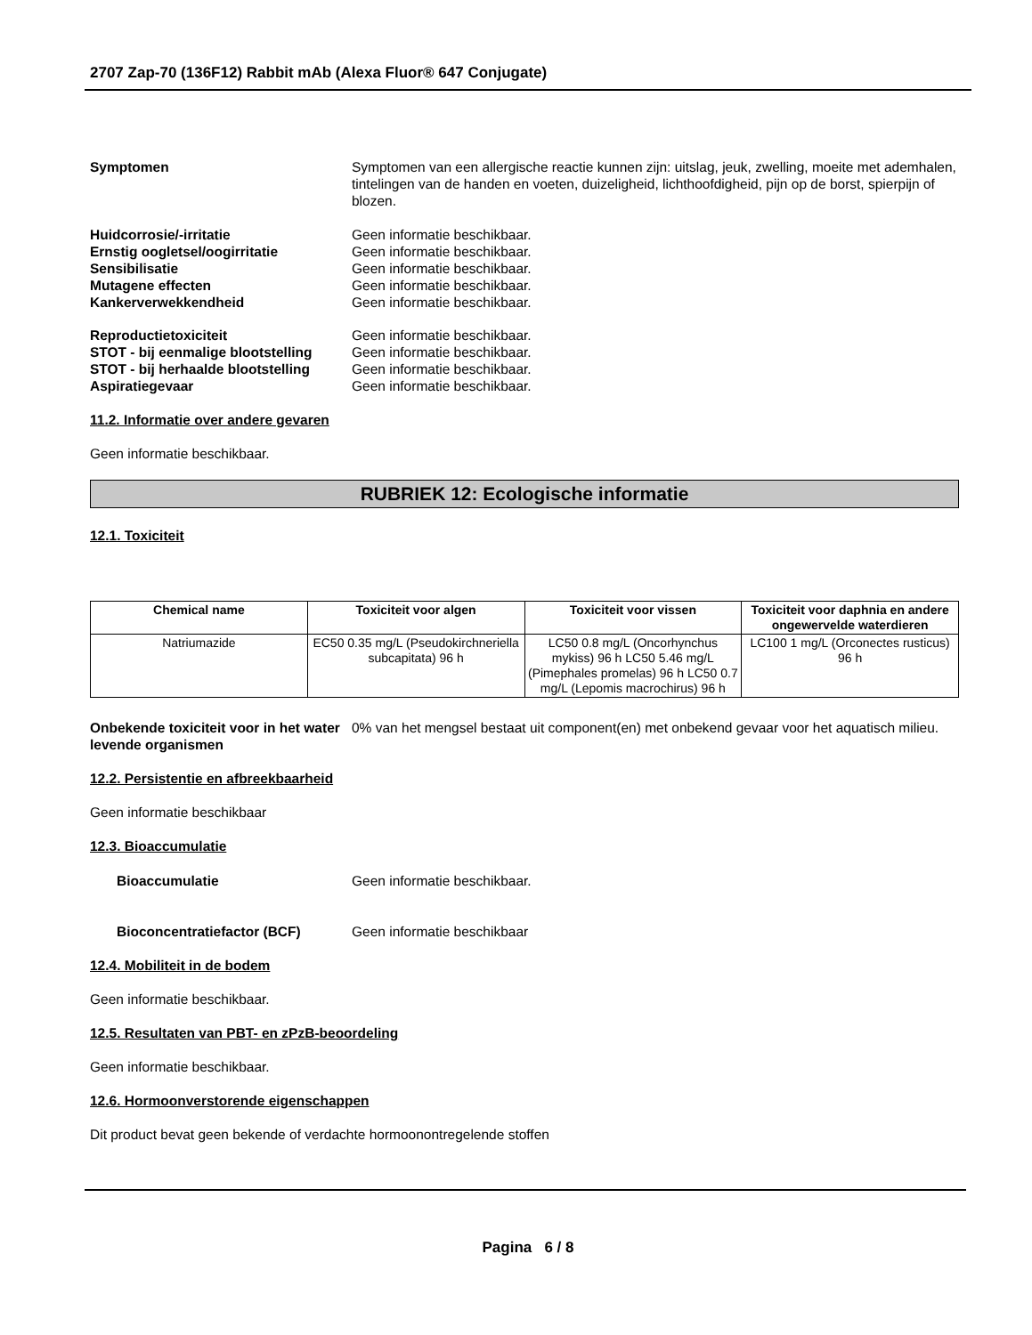2707 Zap-70 (136F12) Rabbit mAb (Alexa Fluor® 647 Conjugate)
Symptomen Symptomen van een allergische reactie kunnen zijn: uitslag, jeuk, zwelling, moeite met ademhalen, tintelingen van de handen en voeten, duizeligheid, lichthoofdigheid, pijn op de borst, spierpijn of blozen.
Huidcorrosie/-irritatie Geen informatie beschikbaar.
Ernstig oogletsel/oogirritatie Geen informatie beschikbaar.
Sensibilisatie Geen informatie beschikbaar.
Mutagene effecten Geen informatie beschikbaar.
Kankerverwekkendheid Geen informatie beschikbaar.
Reproductietoxiciteit Geen informatie beschikbaar.
STOT - bij eenmalige blootstelling
Geen informatie beschikbaar.
STOT - bij herhaalde blootstelling
Geen informatie beschikbaar.
Aspiratiegevaar Geen informatie beschikbaar.
11.2. Informatie over andere gevaren
Geen informatie beschikbaar.
RUBRIEK 12: Ecologische informatie
12.1. Toxiciteit
| Chemical name | Toxiciteit voor algen | Toxiciteit voor vissen | Toxiciteit voor daphnia en andere ongewervelde waterdieren |
| --- | --- | --- | --- |
| Natriumazide | EC50 0.35 mg/L (Pseudokirchneriella subcapitata) 96 h | LC50 0.8 mg/L (Oncorhynchus mykiss) 96 h LC50 5.46 mg/L (Pimephales promelas) 96 h LC50 0.7 mg/L (Lepomis macrochirus) 96 h | LC100 1 mg/L (Orconectes rusticus) 96 h |
Onbekende toxiciteit voor in het water levende organismen
0% van het mengsel bestaat uit component(en) met onbekend gevaar voor het aquatisch milieu.
12.2. Persistentie en afbreekbaarheid
Geen informatie beschikbaar
12.3. Bioaccumulatie
Bioaccumulatie Geen informatie beschikbaar.
Bioconcentratiefactor (BCF) Geen informatie beschikbaar
12.4. Mobiliteit in de bodem
Geen informatie beschikbaar.
12.5. Resultaten van PBT- en zPzB-beoordeling
Geen informatie beschikbaar.
12.6. Hormoonverstorende eigenschappen
Dit product bevat geen bekende of verdachte hormoonontregelende stoffen
Pagina 6 / 8